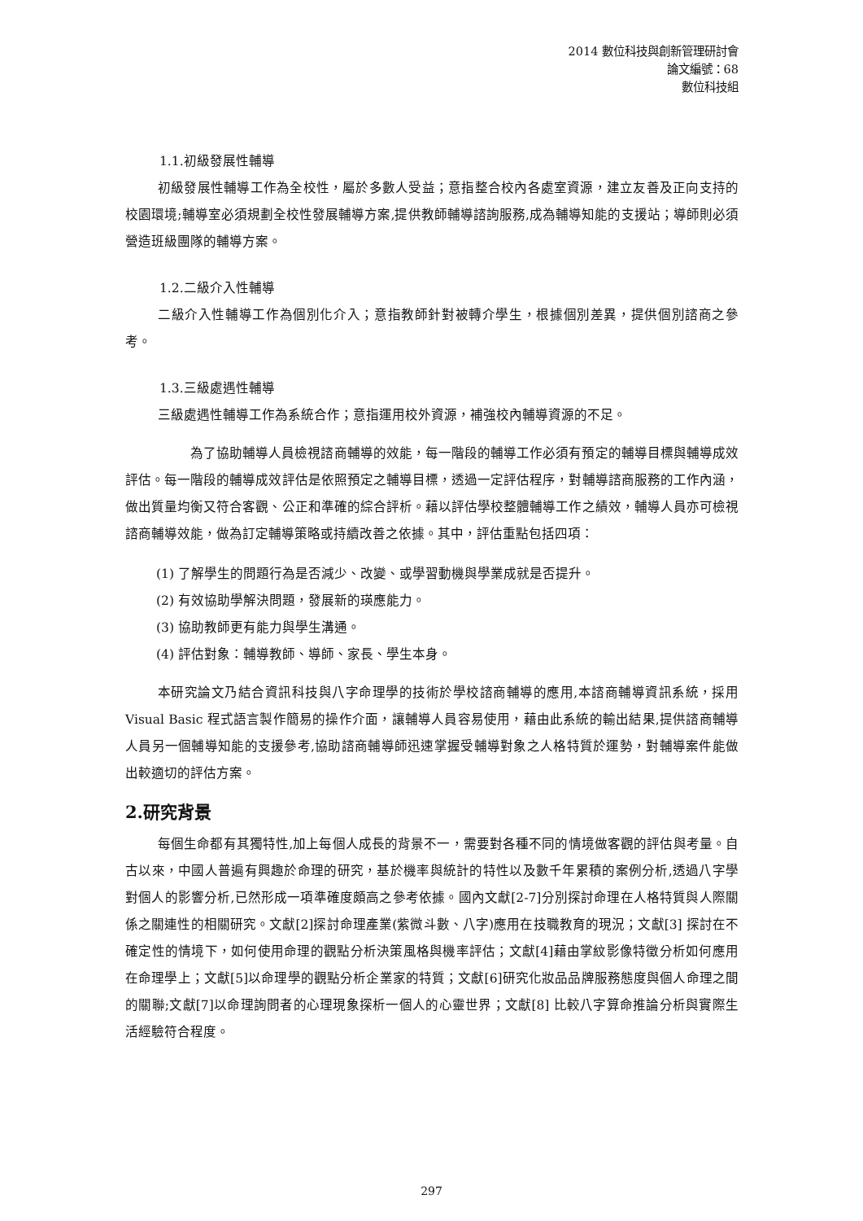2014 數位科技與創新管理研討會
論文編號：68
數位科技組
1.1.初級發展性輔導
初級發展性輔導工作為全校性，屬於多數人受益；意指整合校內各處室資源，建立友善及正向支持的校園環境;輔導室必須規劃全校性發展輔導方案,提供教師輔導諮詢服務,成為輔導知能的支援站；導師則必須營造班級團隊的輔導方案。
1.2.二級介入性輔導
二級介入性輔導工作為個別化介入；意指教師針對被轉介學生，根據個別差異，提供個別諮商之參考。
1.3.三級處遇性輔導
三級處遇性輔導工作為系統合作；意指運用校外資源，補強校內輔導資源的不足。
為了協助輔導人員檢視諮商輔導的效能，每一階段的輔導工作必須有預定的輔導目標與輔導成效評估。每一階段的輔導成效評估是依照預定之輔導目標，透過一定評估程序，對輔導諮商服務的工作內涵，做出質量均衡又符合客觀、公正和準確的綜合評析。藉以評估學校整體輔導工作之績效，輔導人員亦可檢視諮商輔導效能，做為訂定輔導策略或持續改善之依據。其中，評估重點包括四項：
(1) 了解學生的問題行為是否減少、改變、或學習動機與學業成就是否提升。
(2) 有效協助學解決問題，發展新的瑛應能力。
(3) 協助教師更有能力與學生溝通。
(4) 評估對象：輔導教師、導師、家長、學生本身。
本研究論文乃結合資訊科技與八字命理學的技術於學校諮商輔導的應用,本諮商輔導資訊系統，採用 Visual Basic 程式語言製作簡易的操作介面，讓輔導人員容易使用，藉由此系統的輸出結果,提供諮商輔導人員另一個輔導知能的支援參考,協助諮商輔導師迅速掌握受輔導對象之人格特質於運勢，對輔導案件能做出較適切的評估方案。
2.研究背景
每個生命都有其獨特性,加上每個人成長的背景不一，需要對各種不同的情境做客觀的評估與考量。自古以來，中國人普遍有興趣於命理的研究，基於機率與統計的特性以及數千年累積的案例分析,透過八字學對個人的影響分析,已然形成一項準確度頗高之參考依據。國內文獻[2-7]分別探討命理在人格特質與人際關係之關連性的相關研究。文獻[2]探討命理產業(紫微斗數、八字)應用在技職教育的現況；文獻[3] 探討在不確定性的情境下，如何使用命理的觀點分析決策風格與機率評估；文獻[4]藉由掌紋影像特徵分析如何應用在命理學上；文獻[5]以命理學的觀點分析企業家的特質；文獻[6]研究化妝品品牌服務態度與個人命理之間的關聯;文獻[7]以命理詢問者的心理現象探析一個人的心靈世界；文獻[8] 比較八字算命推論分析與實際生活經驗符合程度。
297